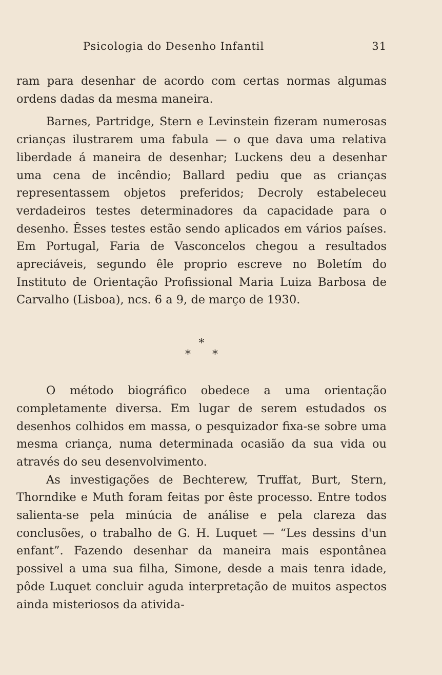Psicologia do Desenho Infantil 31
ram para desenhar de acordo com certas normas algumas ordens dadas da mesma maneira.
Barnes, Partridge, Stern e Levinstein fizeram numerosas crianças ilustrarem uma fabula — o que dava uma relativa liberdade á maneira de desenhar; Luckens deu a desenhar uma cena de incêndio; Ballard pediu que as crianças representassem objetos preferidos; Decroly estabeleceu verdadeiros testes determinadores da capacidade para o desenho. Êsses testes estão sendo aplicados em vários países. Em Portugal, Faria de Vasconcelos chegou a resultados apreciáveis, segundo êle proprio escreve no Boletím do Instituto de Orientação Profissional Maria Luiza Barbosa de Carvalho (Lisboa), ncs. 6 a 9, de março de 1930.
*
* *
O método biográfico obedece a uma orientação completamente diversa. Em lugar de serem estudados os desenhos colhidos em massa, o pesquizador fixa-se sobre uma mesma criança, numa determinada ocasião da sua vida ou através do seu desenvolvimento.
As investigações de Bechterew, Truffat, Burt, Stern, Thorndike e Muth foram feitas por êste processo. Entre todos salienta-se pela minúcia de análise e pela clareza das conclusões, o trabalho de G. H. Luquet — “Les dessins d'un enfant”. Fazendo desenhar da maneira mais espontânea possivel a uma sua filha, Simone, desde a mais tenra idade, pôde Luquet concluir aguda interpretação de muitos aspectos ainda misteriosos da ativida-